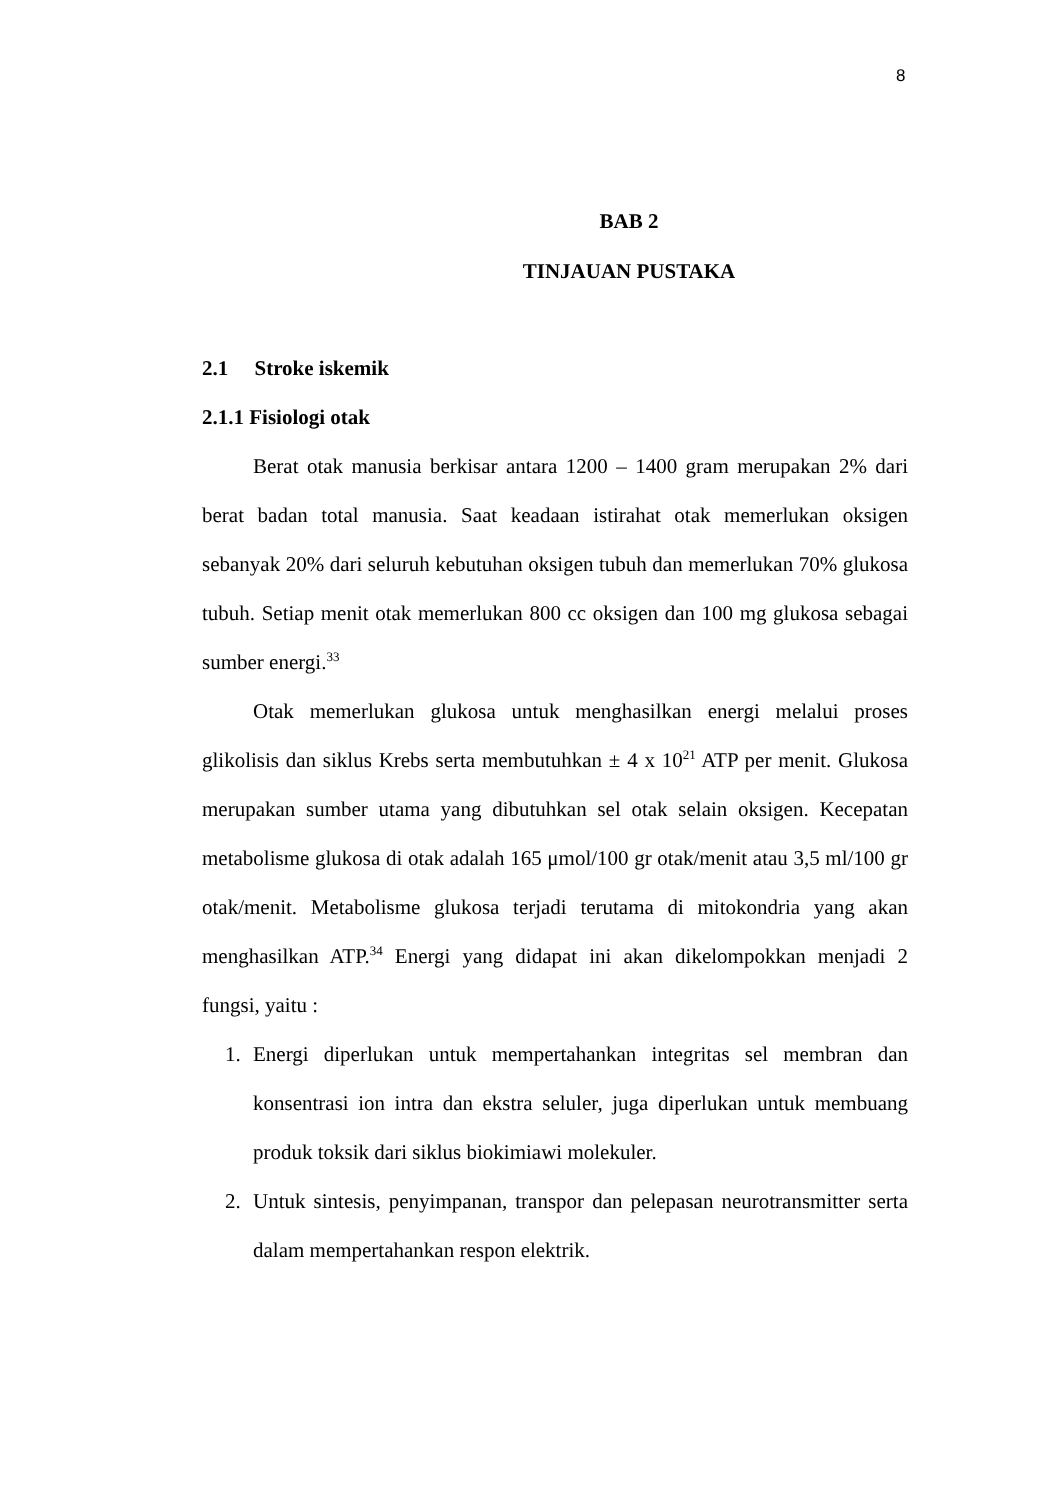8
BAB 2
TINJAUAN PUSTAKA
2.1 Stroke iskemik
2.1.1 Fisiologi otak
Berat otak manusia berkisar antara 1200 – 1400 gram merupakan 2% dari berat badan total manusia. Saat keadaan istirahat otak memerlukan oksigen sebanyak 20% dari seluruh kebutuhan oksigen tubuh dan memerlukan 70% glukosa tubuh. Setiap menit otak memerlukan 800 cc oksigen dan 100 mg glukosa sebagai sumber energi.<sup>33</sup>
Otak memerlukan glukosa untuk menghasilkan energi melalui proses glikolisis dan siklus Krebs serta membutuhkan ± 4 x 10<sup>21</sup> ATP per menit. Glukosa merupakan sumber utama yang dibutuhkan sel otak selain oksigen. Kecepatan metabolisme glukosa di otak adalah 165 μmol/100 gr otak/menit atau 3,5 ml/100 gr otak/menit. Metabolisme glukosa terjadi terutama di mitokondria yang akan menghasilkan ATP.<sup>34</sup> Energi yang didapat ini akan dikelompokkan menjadi 2 fungsi, yaitu :
1. Energi diperlukan untuk mempertahankan integritas sel membran dan konsentrasi ion intra dan ekstra seluler, juga diperlukan untuk membuang produk toksik dari siklus biokimiawi molekuler.
2. Untuk sintesis, penyimpanan, transpor dan pelepasan neurotransmitter serta dalam mempertahankan respon elektrik.